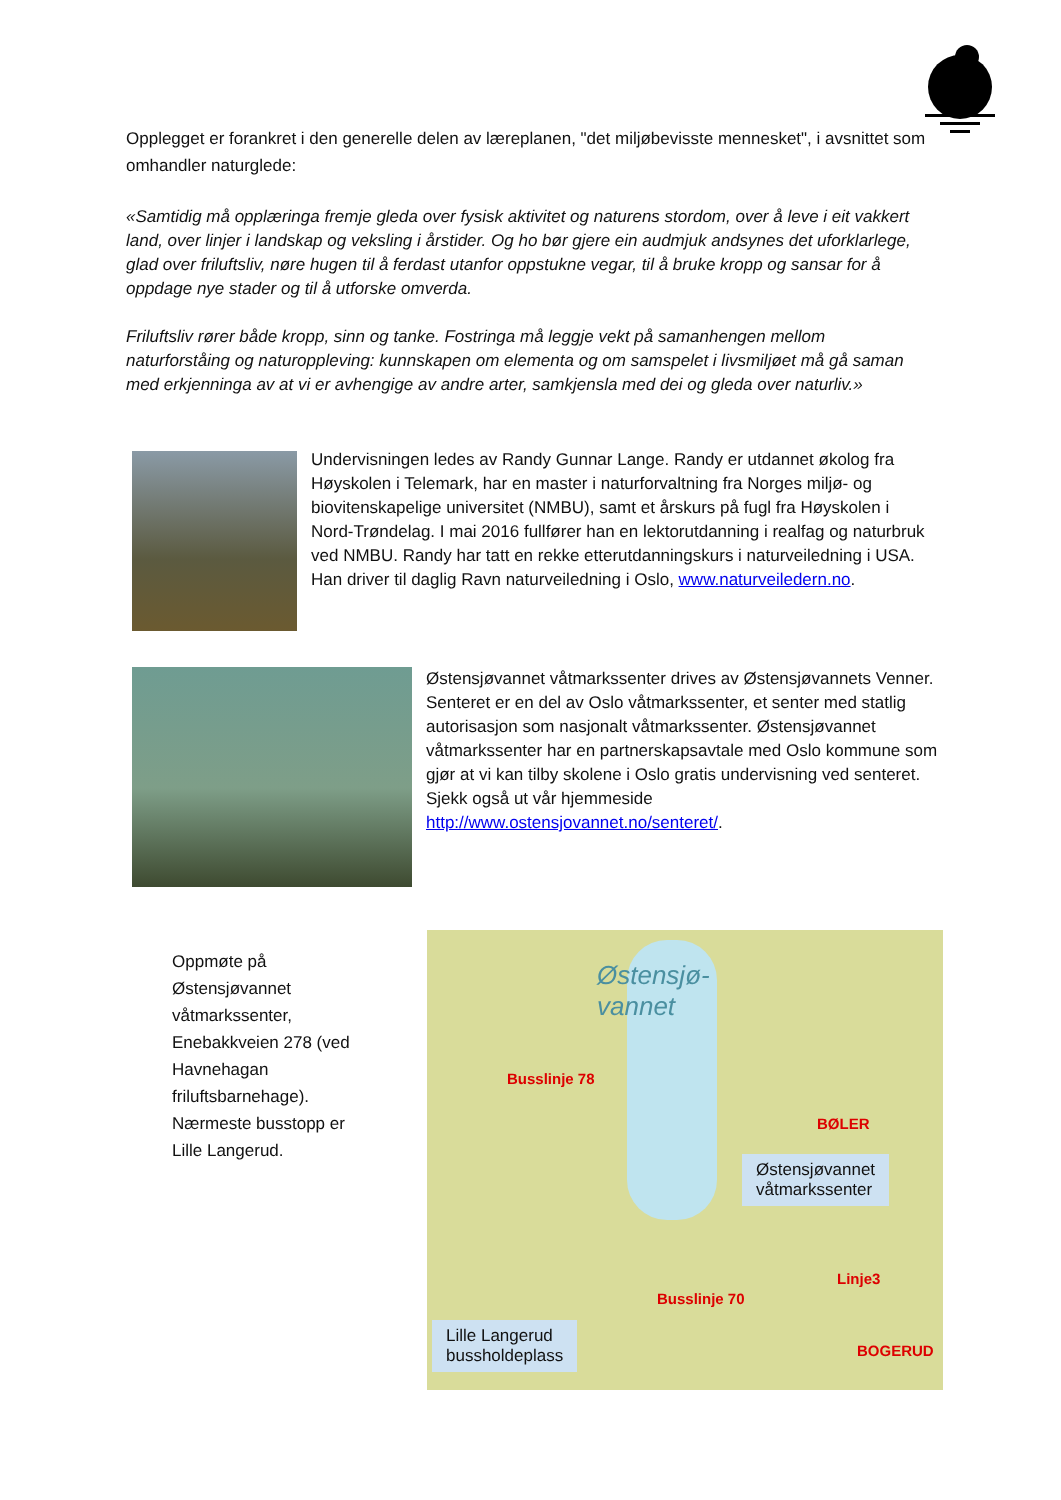Opplegget er forankret i den generelle delen av læreplanen, "det miljøbevisste mennesket", i avsnittet som omhandler naturglede:
«Samtidig må opplæringa fremje gleda over fysisk aktivitet og naturens stordom, over å leve i eit vakkert land, over linjer i landskap og veksling i årstider. Og ho bør gjere ein audmjuk andsynes det uforklarlege, glad over friluftsliv, nøre hugen til å ferdast utanfor oppstukne vegar, til å bruke kropp og sansar for å oppdage nye stader og til å utforske omverda.
Friluftsliv rører både kropp, sinn og tanke. Fostringa må leggje vekt på samanhengen mellom naturforståing og naturoppleving: kunnskapen om elementa og om samspelet i livsmiljøet må gå saman med erkjenninga av at vi er avhengige av andre arter, samkjensla med dei og gleda over naturliv.»
Undervisningen ledes av Randy Gunnar Lange. Randy er utdannet økolog fra Høyskolen i Telemark, har en master i naturforvaltning fra Norges miljø- og biovitenskapelige universitet (NMBU), samt et årskurs på fugl fra Høyskolen i Nord-Trøndelag. I mai 2016 fullfører han en lektorutdanning i realfag og naturbruk ved NMBU. Randy har tatt en rekke etterutdanningskurs i naturveiledning i USA. Han driver til daglig Ravn naturveiledning i Oslo, www.naturveiledern.no.
Østensjøvannet våtmarkssenter drives av Østensjøvannets Venner. Senteret er en del av Oslo våtmarkssenter, et senter med statlig autorisasjon som nasjonalt våtmarkssenter. Østensjøvannet våtmarkssenter har en partnerskapsavtale med Oslo kommune som gjør at vi kan tilby skolene i Oslo gratis undervisning ved senteret. Sjekk også ut vår hjemmeside http://www.ostensjovannet.no/senteret/.
Oppmøte på Østensjøvannet våtmarkssenter, Enebakkveien 278 (ved Havnehagan friluftsbarnehage). Nærmeste busstopp er Lille Langerud.
Østensjø-
vannet
BØLER
Østensjøvannet
våtmarkssenter
BOGERUD
Lille Langerud
bussholdeplass
Busslinje 78
Busslinje 70
Linje3